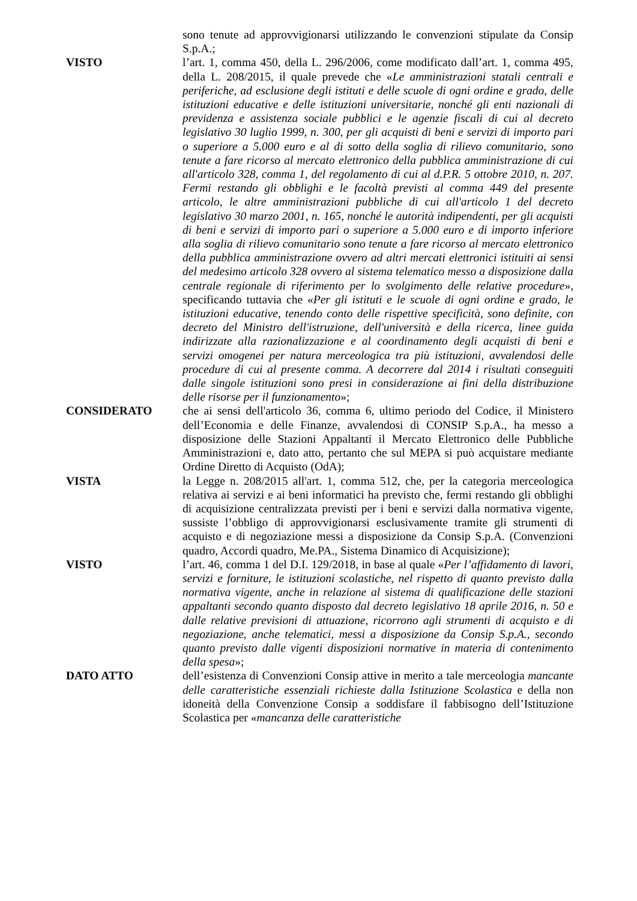sono tenute ad approvvigionarsi utilizzando le convenzioni stipulate da Consip S.p.A.;
VISTO l’art. 1, comma 450, della L. 296/2006, come modificato dall’art. 1, comma 495, della L. 208/2015, il quale prevede che «Le amministrazioni statali centrali e periferiche, ad esclusione degli istituti e delle scuole di ogni ordine e grado, delle istituzioni educative e delle istituzioni universitarie, nonché gli enti nazionali di previdenza e assistenza sociale pubblici e le agenzie fiscali di cui al decreto legislativo 30 luglio 1999, n. 300, per gli acquisti di beni e servizi di importo pari o superiore a 5.000 euro e al di sotto della soglia di rilievo comunitario, sono tenute a fare ricorso al mercato elettronico della pubblica amministrazione di cui all'articolo 328, comma 1, del regolamento di cui al d.P.R. 5 ottobre 2010, n. 207. Fermi restando gli obblighi e le facoltà previsti al comma 449 del presente articolo, le altre amministrazioni pubbliche di cui all'articolo 1 del decreto legislativo 30 marzo 2001, n. 165, nonché le autorità indipendenti, per gli acquisti di beni e servizi di importo pari o superiore a 5.000 euro e di importo inferiore alla soglia di rilievo comunitario sono tenute a fare ricorso al mercato elettronico della pubblica amministrazione ovvero ad altri mercati elettronici istituiti ai sensi del medesimo articolo 328 ovvero al sistema telematico messo a disposizione dalla centrale regionale di riferimento per lo svolgimento delle relative procedure», specificando tuttavia che «Per gli istituti e le scuole di ogni ordine e grado, le istituzioni educative, tenendo conto delle rispettive specificità, sono definite, con decreto del Ministro dell'istruzione, dell'università e della ricerca, linee guida indirizzate alla razionalizzazione e al coordinamento degli acquisti di beni e servizi omogenei per natura merceologica tra più istituzioni, avvalendosi delle procedure di cui al presente comma. A decorrere dal 2014 i risultati conseguiti dalle singole istituzioni sono presi in considerazione ai fini della distribuzione delle risorse per il funzionamento»;
CONSIDERATO che ai sensi dell'articolo 36, comma 6, ultimo periodo del Codice, il Ministero dell’Economia e delle Finanze, avvalendosi di CONSIP S.p.A., ha messo a disposizione delle Stazioni Appaltanti il Mercato Elettronico delle Pubbliche Amministrazioni e, dato atto, pertanto che sul MEPA si può acquistare mediante Ordine Diretto di Acquisto (OdA);
VISTA la Legge n. 208/2015 all'art. 1, comma 512, che, per la categoria merceologica relativa ai servizi e ai beni informatici ha previsto che, fermi restando gli obblighi di acquisizione centralizzata previsti per i beni e servizi dalla normativa vigente, sussiste l’obbligo di approvvigionarsi esclusivamente tramite gli strumenti di acquisto e di negoziazione messi a disposizione da Consip S.p.A. (Convenzioni quadro, Accordi quadro, Me.PA., Sistema Dinamico di Acquisizione);
VISTO l’art. 46, comma 1 del D.I. 129/2018, in base al quale «Per l’affidamento di lavori, servizi e forniture, le istituzioni scolastiche, nel rispetto di quanto previsto dalla normativa vigente, anche in relazione al sistema di qualificazione delle stazioni appaltanti secondo quanto disposto dal decreto legislativo 18 aprile 2016, n. 50 e dalle relative previsioni di attuazione, ricorrono agli strumenti di acquisto e di negoziazione, anche telematici, messi a disposizione da Consip S.p.A., secondo quanto previsto dalle vigenti disposizioni normative in materia di contenimento della spesa»;
DATO ATTO dell’esistenza di Convenzioni Consip attive in merito a tale merceologia mancante delle caratteristiche essenziali richieste dalla Istituzione Scolastica e della non idoneità della Convenzione Consip a soddisfare il fabbisogno dell’Istituzione Scolastica per «mancanza delle caratteristiche